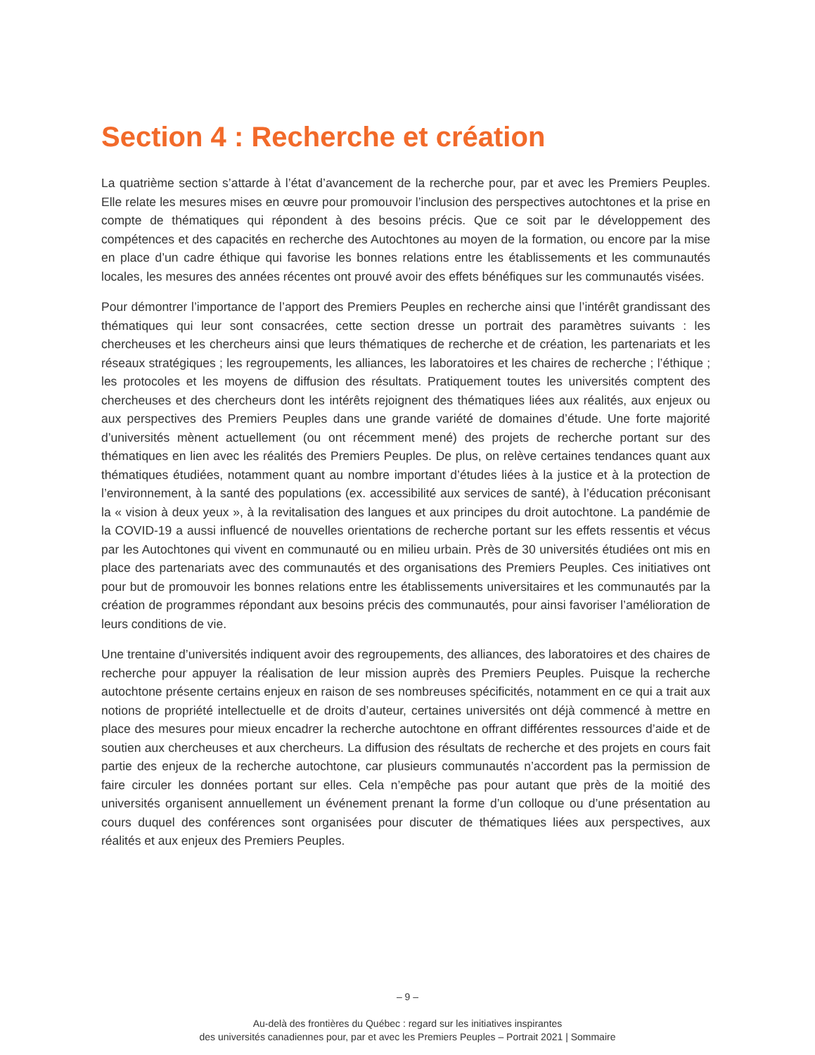Section 4 : Recherche et création
La quatrième section s’attarde à l’état d’avancement de la recherche pour, par et avec les Premiers Peuples. Elle relate les mesures mises en œuvre pour promouvoir l’inclusion des perspectives autochtones et la prise en compte de thématiques qui répondent à des besoins précis. Que ce soit par le développement des compétences et des capacités en recherche des Autochtones au moyen de la formation, ou encore par la mise en place d’un cadre éthique qui favorise les bonnes relations entre les établissements et les communautés locales, les mesures des années récentes ont prouvé avoir des effets bénéfiques sur les communautés visées.
Pour démontrer l’importance de l’apport des Premiers Peuples en recherche ainsi que l’intérêt grandissant des thématiques qui leur sont consacrées, cette section dresse un portrait des paramètres suivants : les chercheuses et les chercheurs ainsi que leurs thématiques de recherche et de création, les partenariats et les réseaux stratégiques ; les regroupements, les alliances, les laboratoires et les chaires de recherche ; l’éthique ; les protocoles et les moyens de diffusion des résultats. Pratiquement toutes les universités comptent des chercheuses et des chercheurs dont les intérêts rejoignent des thématiques liées aux réalités, aux enjeux ou aux perspectives des Premiers Peuples dans une grande variété de domaines d’étude. Une forte majorité d’universités mènent actuellement (ou ont récemment mené) des projets de recherche portant sur des thématiques en lien avec les réalités des Premiers Peuples. De plus, on relève certaines tendances quant aux thématiques étudiées, notamment quant au nombre important d’études liées à la justice et à la protection de l’environnement, à la santé des populations (ex. accessibilité aux services de santé), à l’éducation préconisant la « vision à deux yeux », à la revitalisation des langues et aux principes du droit autochtone. La pandémie de la COVID-19 a aussi influencé de nouvelles orientations de recherche portant sur les effets ressentis et vécus par les Autochtones qui vivent en communauté ou en milieu urbain. Près de 30 universités étudiées ont mis en place des partenariats avec des communautés et des organisations des Premiers Peuples. Ces initiatives ont pour but de promouvoir les bonnes relations entre les établissements universitaires et les communautés par la création de programmes répondant aux besoins précis des communautés, pour ainsi favoriser l’amélioration de leurs conditions de vie.
Une trentaine d’universités indiquent avoir des regroupements, des alliances, des laboratoires et des chaires de recherche pour appuyer la réalisation de leur mission auprès des Premiers Peuples. Puisque la recherche autochtone présente certains enjeux en raison de ses nombreuses spécificités, notamment en ce qui a trait aux notions de propriété intellectuelle et de droits d’auteur, certaines universités ont déjà commencé à mettre en place des mesures pour mieux encadrer la recherche autochtone en offrant différentes ressources d’aide et de soutien aux chercheuses et aux chercheurs. La diffusion des résultats de recherche et des projets en cours fait partie des enjeux de la recherche autochtone, car plusieurs communautés n’accordent pas la permission de faire circuler les données portant sur elles. Cela n’empêche pas pour autant que près de la moitié des universités organisent annuellement un événement prenant la forme d’un colloque ou d’une présentation au cours duquel des conférences sont organisées pour discuter de thématiques liées aux perspectives, aux réalités et aux enjeux des Premiers Peuples.
– 9 –
Au-delà des frontières du Québec : regard sur les initiatives inspirantes
des universités canadiennes pour, par et avec les Premiers Peuples – Portrait 2021 | Sommaire